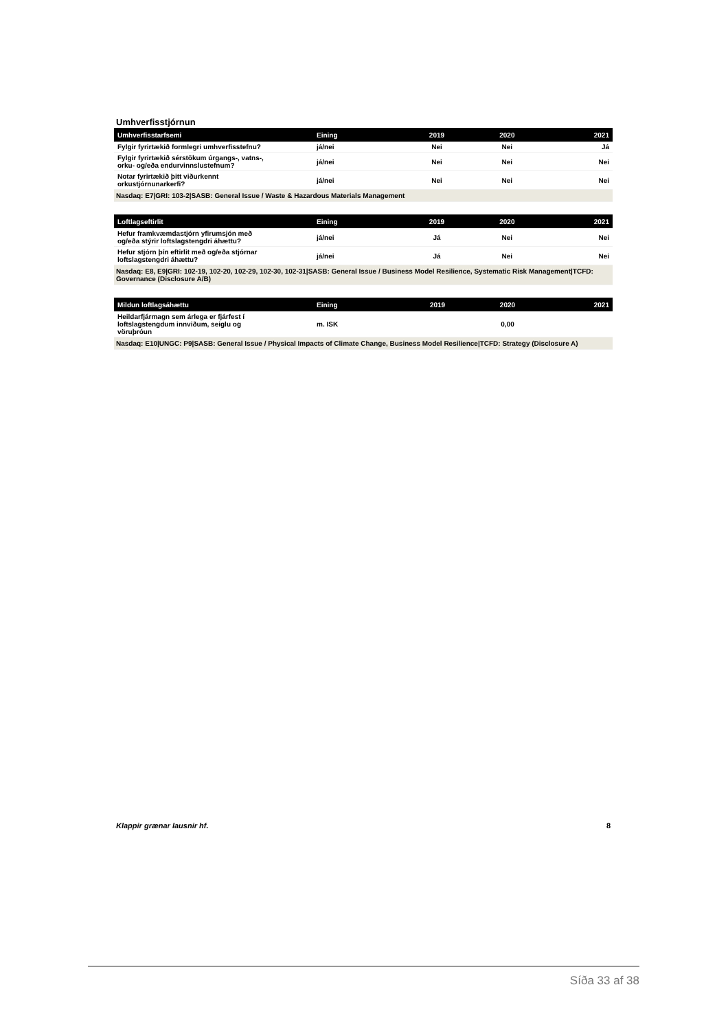Umhverfisstjórnun
| Umhverfisstarfsemi | Eining | 2019 | 2020 | 2021 |
| --- | --- | --- | --- | --- |
| Fylgir fyrirtækið formlegri umhverfisstefnu? | já/nei | Nei | Nei | Já |
| Fylgir fyrirtækið sérstökum úrgangs-, vatns-, orku- og/eða endurvinnslustefnum? | já/nei | Nei | Nei | Nei |
| Notar fyrirtækið þitt viðurkennt orkustjórnunarkerfi? | já/nei | Nei | Nei | Nei |
| Nasdaq: E7/GRI: 103-2/SASB: General Issue / Waste & Hazardous Materials Management | | | | |
| Loftlagseftirlit | Eining | 2019 | 2020 | 2021 |
| --- | --- | --- | --- | --- |
| Hefur framkvæmdastjórn yfirumsjón með og/eða stýrir loftslagstengdri áhættu? | já/nei | Já | Nei | Nei |
| Hefur stjórn þín eftirlit með og/eða stjórnar loftslagstengdri áhættu? | já/nei | Já | Nei | Nei |
| Nasdaq: E8, E9/GRI: 102-19, 102-20, 102-29, 102-30, 102-31/SASB: General Issue / Business Model Resilience, Systematic Risk Management/TCFD: Governance (Disclosure A/B) | | | | |
| Mildun loftlagsáhættu | Eining | 2019 | 2020 | 2021 |
| --- | --- | --- | --- | --- |
| Heildarfjármagn sem árlega er fjárfest í loftslagstengdum innviðum, seiglu og vöruþróun | m. ISK | | 0,00 | |
| Nasdaq: E10/UNGC: P9/SASB: General Issue / Physical Impacts of Climate Change, Business Model Resilience/TCFD: Strategy (Disclosure A) | | | | |
Klappir grænar lausnir hf. 8
Síða 33 af 38